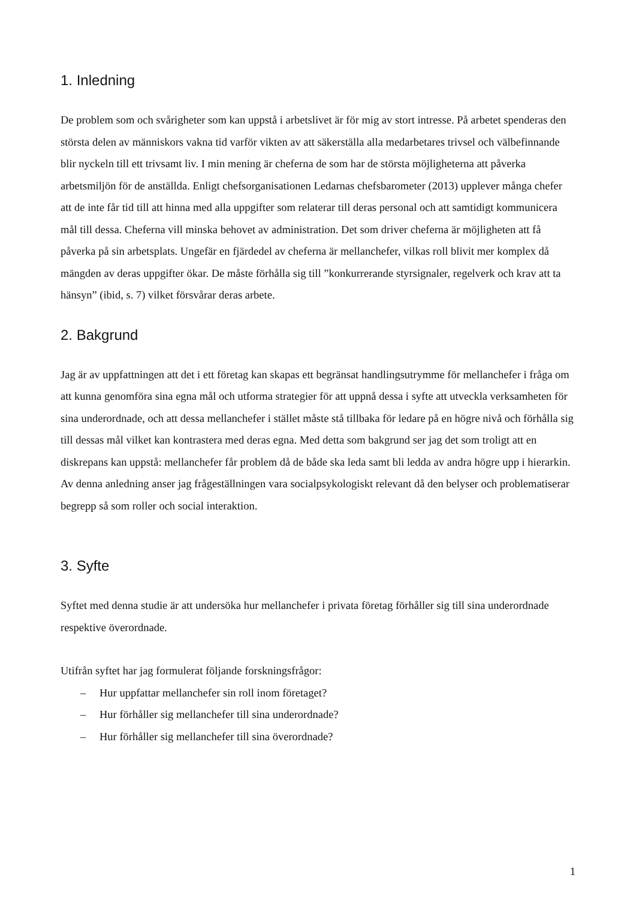1. Inledning
De problem som och svårigheter som kan uppstå i arbetslivet är för mig av stort intresse. På arbetet spenderas den största delen av människors vakna tid varför vikten av att säkerställa alla medarbetares trivsel och välbefinnande blir nyckeln till ett trivsamt liv. I min mening är cheferna de som har de största möjligheterna att påverka arbetsmiljön för de anställda. Enligt chefsorganisationen Ledarnas chefsbarometer (2013) upplever många chefer att de inte får tid till att hinna med alla uppgifter som relaterar till deras personal och att samtidigt kommunicera mål till dessa. Cheferna vill minska behovet av administration. Det som driver cheferna är möjligheten att få påverka på sin arbetsplats. Ungefär en fjärdedel av cheferna är mellanchefer, vilkas roll blivit mer komplex då mängden av deras uppgifter ökar. De måste förhålla sig till ”konkurrerande styrsignaler, regelverk och krav att ta hänsyn” (ibid, s. 7) vilket försvårar deras arbete.
2. Bakgrund
Jag är av uppfattningen att det i ett företag kan skapas ett begränsat handlingsutrymme för mellanchefer i fråga om att kunna genomföra sina egna mål och utforma strategier för att uppnå dessa i syfte att utveckla verksamheten för sina underordnade, och att dessa mellanchefer i stället måste stå tillbaka för ledare på en högre nivå och förhålla sig till dessas mål vilket kan kontrastera med deras egna. Med detta som bakgrund ser jag det som troligt att en diskrepans kan uppstå: mellanchefer får problem då de både ska leda samt bli ledda av andra högre upp i hierarkin. Av denna anledning anser jag frågeställningen vara socialpsykologiskt relevant då den belyser och problematiserar begrepp så som roller och social interaktion.
3. Syfte
Syftet med denna studie är att undersöka hur mellanchefer i privata företag förhåller sig till sina underordnade respektive överordnade.
Utifrån syftet har jag formulerat följande forskningsfrågor:
– Hur uppfattar mellanchefer sin roll inom företaget?
– Hur förhåller sig mellanchefer till sina underordnade?
– Hur förhåller sig mellanchefer till sina överordnade?
1